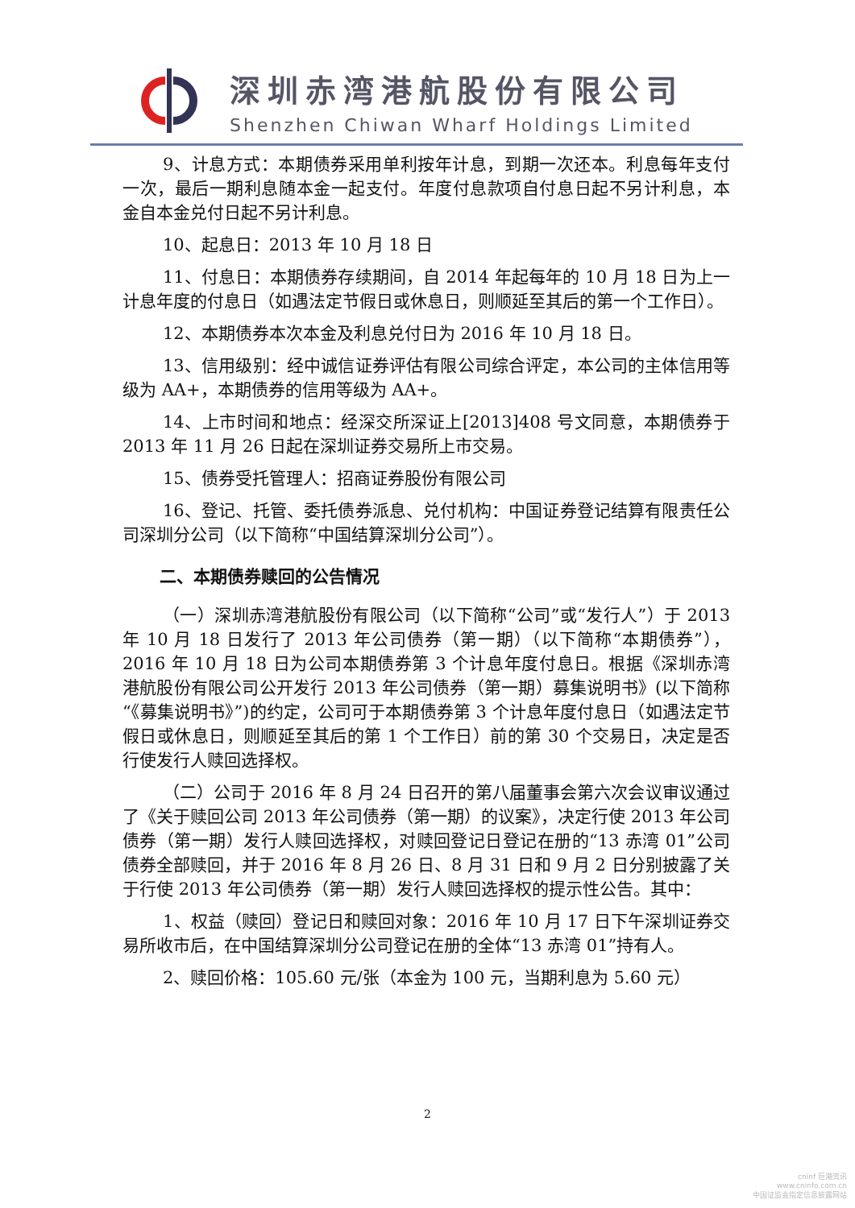深圳赤湾港航股份有限公司
Shenzhen Chiwan Wharf Holdings Limited
9、计息方式：本期债券采用单利按年计息，到期一次还本。利息每年支付一次，最后一期利息随本金一起支付。年度付息款项自付息日起不另计利息，本金自本金兑付日起不另计利息。
10、起息日：2013 年 10 月 18 日
11、付息日：本期债券存续期间，自 2014 年起每年的 10 月 18 日为上一计息年度的付息日（如遇法定节假日或休息日，则顺延至其后的第一个工作日）。
12、本期债券本次本金及利息兑付日为 2016 年 10 月 18 日。
13、信用级别：经中诚信证券评估有限公司综合评定，本公司的主体信用等级为 AA+，本期债券的信用等级为 AA+。
14、上市时间和地点：经深交所深证上[2013]408 号文同意，本期债券于 2013 年 11 月 26 日起在深圳证券交易所上市交易。
15、债券受托管理人：招商证券股份有限公司
16、登记、托管、委托债券派息、兑付机构：中国证券登记结算有限责任公司深圳分公司（以下简称“中国结算深圳分公司”）。
二、本期债券赎回的公告情况
（一）深圳赤湾港航股份有限公司（以下简称“公司”或“发行人”）于 2013 年 10 月 18 日发行了 2013 年公司债券（第一期）（以下简称“本期债券”），2016 年 10 月 18 日为公司本期债券第 3 个计息年度付息日。根据《深圳赤湾港航股份有限公司公开发行 2013 年公司债券（第一期）募集说明书》(以下简称“《募集说明书》”)的约定，公司可于本期债券第 3 个计息年度付息日（如遇法定节假日或休息日，则顺延至其后的第 1 个工作日）前的第 30 个交易日，决定是否行使发行人赎回选择权。
（二）公司于 2016 年 8 月 24 日召开的第八届董事会第六次会议审议通过了《关于赎回公司 2013 年公司债券（第一期）的议案》，决定行使 2013 年公司债券（第一期）发行人赎回选择权，对赎回登记日登记在册的“13 赤湾 01”公司债券全部赎回，并于 2016 年 8 月 26 日、8 月 31 日和 9 月 2 日分别披露了关于行使 2013 年公司债券（第一期）发行人赎回选择权的提示性公告。其中：
1、权益（赎回）登记日和赎回对象：2016 年 10 月 17 日下午深圳证券交易所收市后，在中国结算深圳分公司登记在册的全体“13 赤湾 01”持有人。
2、赎回价格：105.60 元/张（本金为 100 元，当期利息为 5.60 元）
2
cninf 巨潮资讯
www.cninfo.com.cn
中国证监会指定信息披露网站